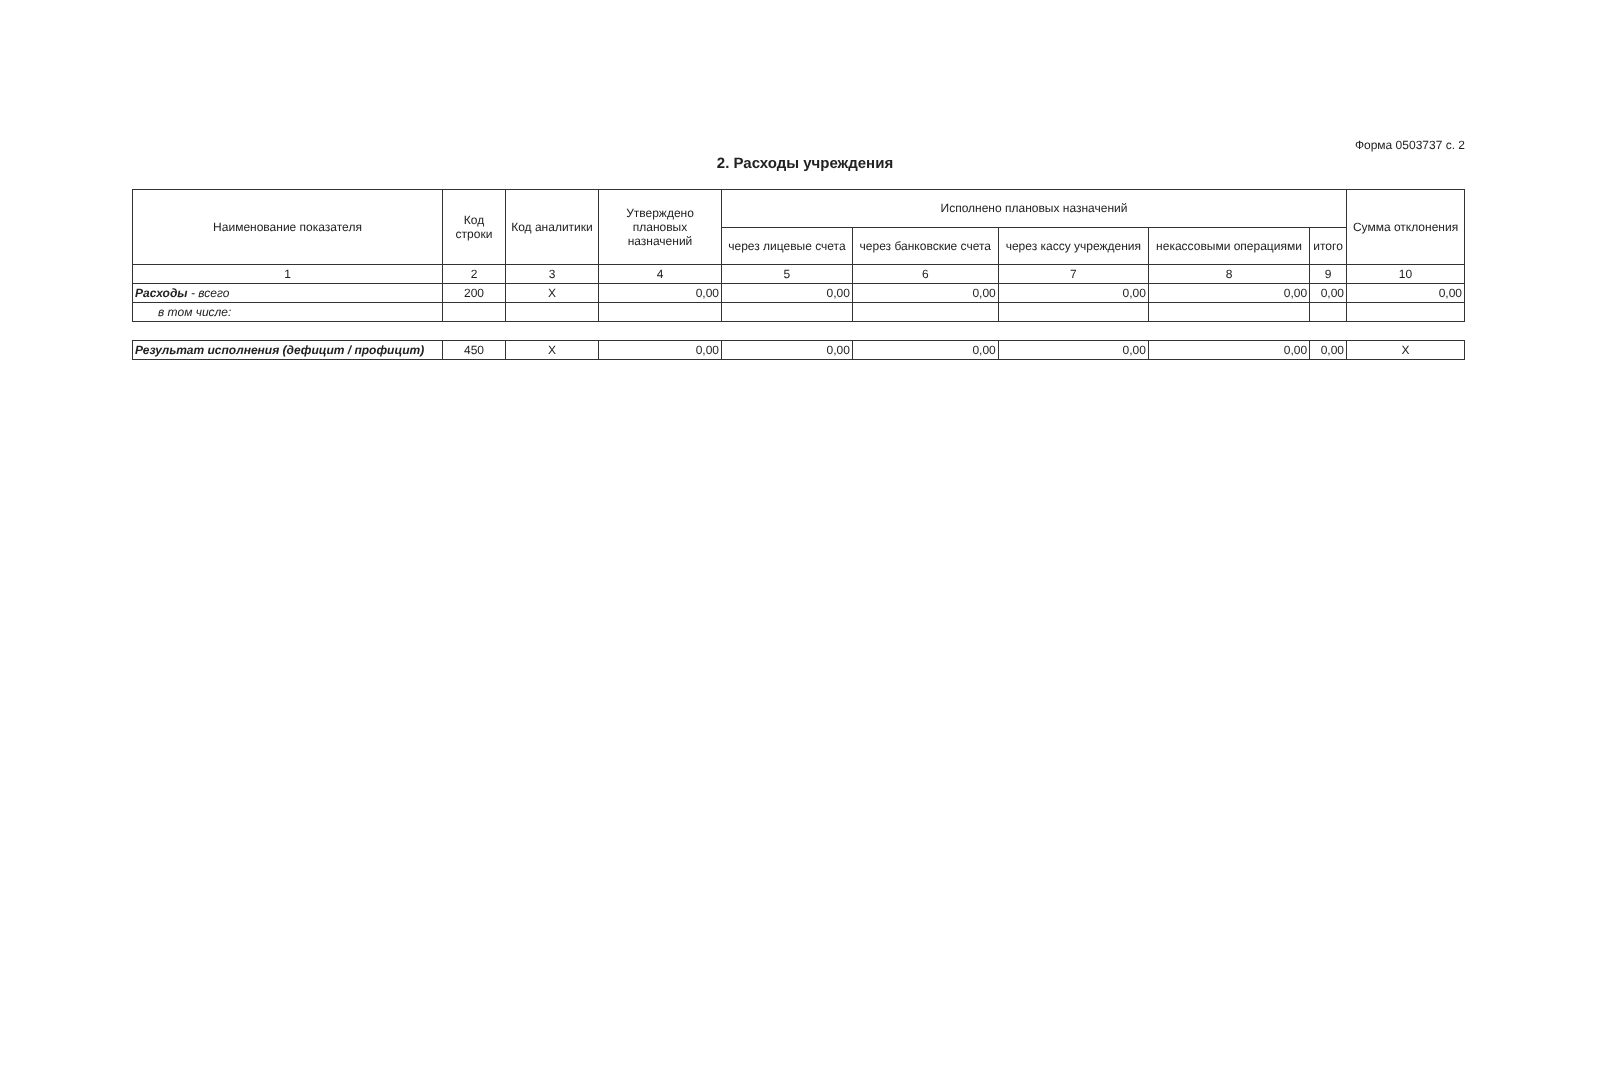Форма 0503737 с. 2
2. Расходы учреждения
| Наименование показателя | Код строки | Код аналитики | Утверждено плановых назначений | Исполнено плановых назначений | | | | | Сумма отклонения |
| --- | --- | --- | --- | --- | --- | --- | --- | --- | --- |
| | | | | через лицевые счета | через банковские счета | через кассу учреждения | некассовыми операциями | итого | |
| 1 | 2 | 3 | 4 | 5 | 6 | 7 | 8 | 9 | 10 |
| Расходы - всего | 200 | X | 0,00 | 0,00 | 0,00 | 0,00 | 0,00 | 0,00 | 0,00 |
| в том числе: | | | | | | | | | |
| Результат исполнения (дефицит / профицит) | 450 | X | 0,00 | 0,00 | 0,00 | 0,00 | 0,00 | 0,00 | X |